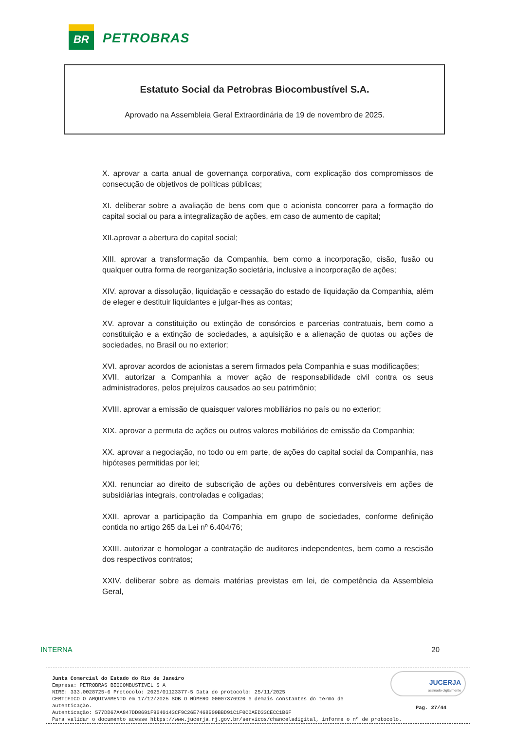BR
PETROBRAS
Estatuto Social da Petrobras Biocombustível S.A.
Aprovado na Assembleia Geral Extraordinária de 19 de novembro de 2025.
X. aprovar a carta anual de governança corporativa, com explicação dos compromissos de consecução de objetivos de políticas públicas;
XI. deliberar sobre a avaliação de bens com que o acionista concorrer para a formação do capital social ou para a integralização de ações, em caso de aumento de capital;
XII.aprovar a abertura do capital social;
XIII. aprovar a transformação da Companhia, bem como a incorporação, cisão, fusão ou qualquer outra forma de reorganização societária, inclusive a incorporação de ações;
XIV. aprovar a dissolução, liquidação e cessação do estado de liquidação da Companhia, além de eleger e destituir liquidantes e julgar-lhes as contas;
XV. aprovar a constituição ou extinção de consórcios e parcerias contratuais, bem como a constituição e a extinção de sociedades, a aquisição e a alienação de quotas ou ações de sociedades, no Brasil ou no exterior;
XVI. aprovar acordos de acionistas a serem firmados pela Companhia e suas modificações;
XVII. autorizar a Companhia a mover ação de responsabilidade civil contra os seus administradores, pelos prejuízos causados ao seu patrimônio;
XVIII. aprovar a emissão de quaisquer valores mobiliários no país ou no exterior;
XIX. aprovar a permuta de ações ou outros valores mobiliários de emissão da Companhia;
XX. aprovar a negociação, no todo ou em parte, de ações do capital social da Companhia, nas hipóteses permitidas por lei;
XXI. renunciar ao direito de subscrição de ações ou debêntures conversíveis em ações de subsidiárias integrais, controladas e coligadas;
XXII. aprovar a participação da Companhia em grupo de sociedades, conforme definição contida no artigo 265 da Lei nº 6.404/76;
XXIII. autorizar e homologar a contratação de auditores independentes, bem como a rescisão dos respectivos contratos;
XXIV. deliberar sobre as demais matérias previstas em lei, de competência da Assembleia Geral,
INTERNA 20
Junta Comercial do Estado do Rio de Janeiro
Empresa: PETROBRAS BIOCOMBUSTIVEL S A
NIRE: 333.0028725-6 Protocolo: 2025/01123377-5 Data do protocolo: 25/11/2025
CERTIFICO O ARQUIVAMENTO em 17/12/2025 SOB O NÚMERO 00007376920 e demais constantes do termo de
autenticação.
Autenticação: 577DD67AA847DD8691F9640143CF9C26E7468500BBD91C1F0C0AED33CECC1B6F
Para validar o documento acesse https://www.jucerja.rj.gov.br/servicos/chanceladigital, informe o nº de protocolo.
JUCERJA
assinado digitalmente
Pag. 27/44